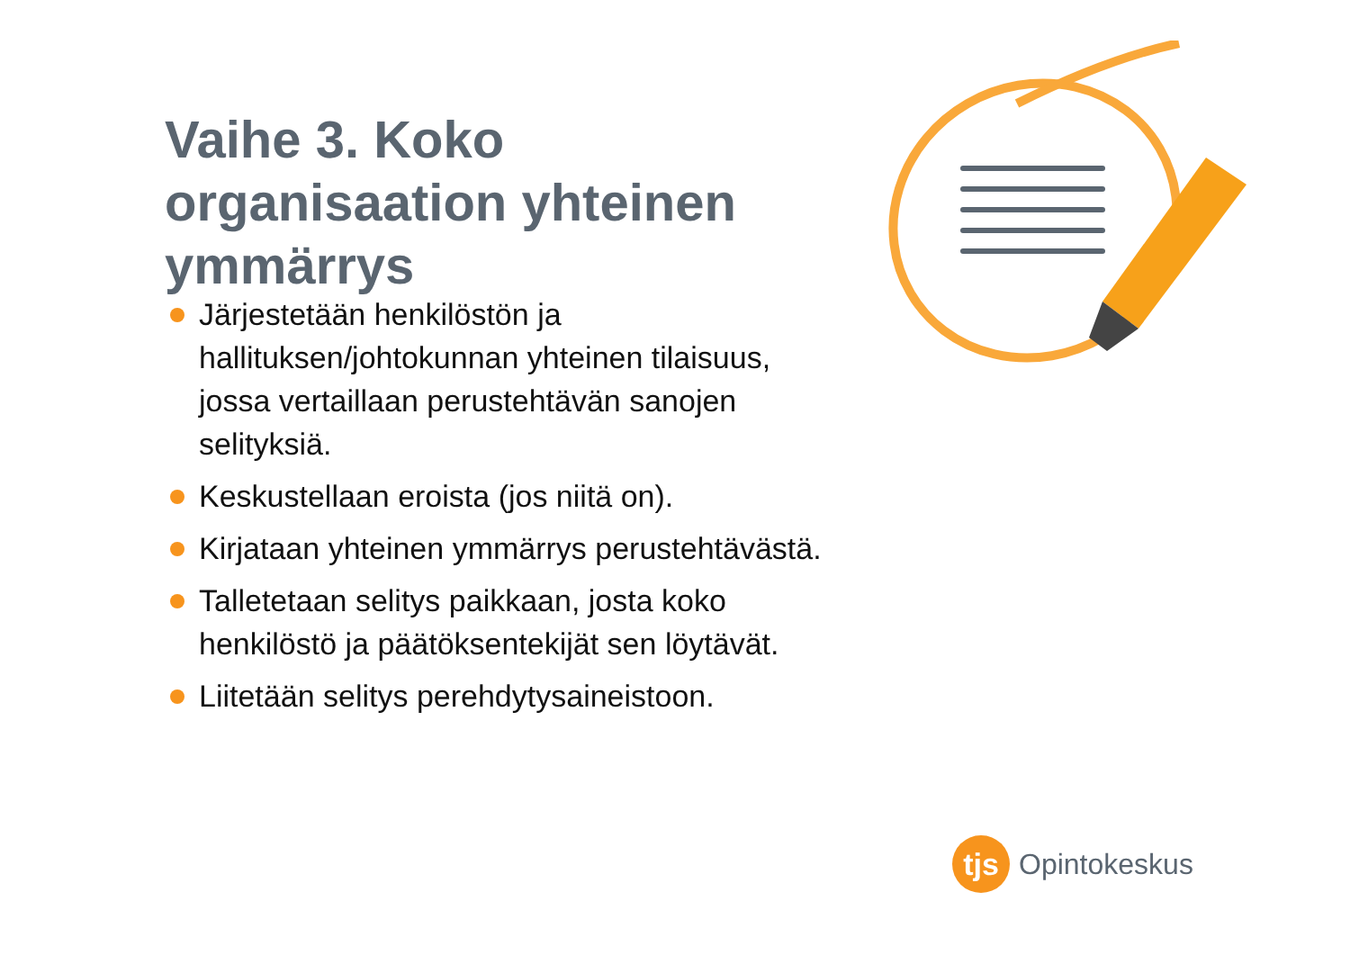Vaihe 3. Koko organisaation yhteinen ymmärrys
Järjestetään henkilöstön ja hallituksen/johtokunnan yhteinen tilaisuus, jossa vertaillaan perustehtävän sanojen selityksiä.
Keskustellaan eroista (jos niitä on).
Kirjataan yhteinen ymmärrys perustehtävästä.
Talletetaan selitys paikkaan, josta koko henkilöstö ja päätöksentekijät sen löytävät.
Liitetään selitys perehdytysaineistoon.
tjs
Opintokeskus